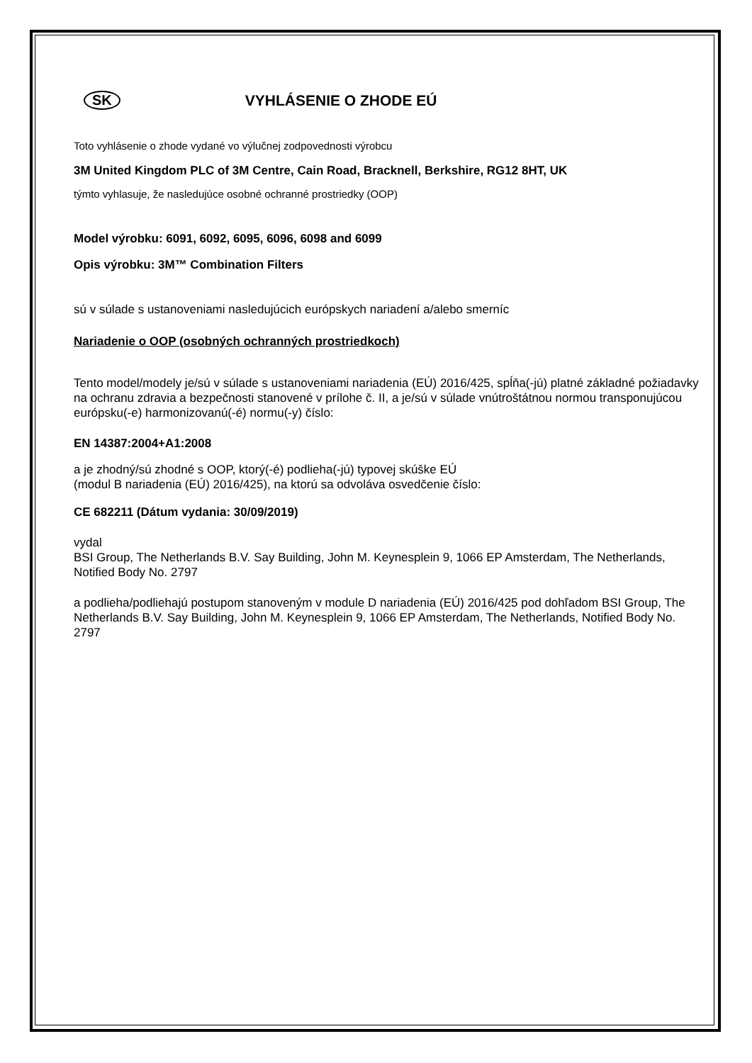SK VYHLÁSENIE O ZHODE EÚ
Toto vyhlásenie o zhode vydané vo výlučnej zodpovednosti výrobcu
3M United Kingdom PLC of 3M Centre, Cain Road, Bracknell, Berkshire, RG12 8HT, UK
týmto vyhlasuje, že nasledujúce osobné ochranné prostriedky (OOP)
Model výrobku: 6091, 6092, 6095, 6096, 6098 and 6099
Opis výrobku: 3M™ Combination Filters
sú v súlade s ustanoveniami nasledujúcich európskych nariadení a/alebo smerníc
Nariadenie o OOP (osobných ochranných prostriedkoch)
Tento model/modely je/sú v súlade s ustanoveniami nariadenia (EÚ) 2016/425, spĺňa(-jú) platné základné požiadavky na ochranu zdravia a bezpečnosti stanovené v prílohe č. II, a je/sú v súlade vnútroštátnou normou transponujúcou európsku(-e) harmonizovanú(-é) normu(-y) číslo:
EN 14387:2004+A1:2008
a je zhodný/sú zhodné s OOP, ktorý(-é) podlieha(-jú) typovej skúške EÚ
(modul B nariadenia (EÚ) 2016/425), na ktorú sa odvoláva osvedčenie číslo:
CE 682211 (Dátum vydania: 30/09/2019)
vydal
BSI Group, The Netherlands B.V. Say Building, John M. Keynesplein 9, 1066 EP Amsterdam, The Netherlands, Notified Body No. 2797
a podlieha/podliehajú postupom stanoveným v module D nariadenia (EÚ) 2016/425 pod dohľadom BSI Group, The Netherlands B.V. Say Building, John M. Keynesplein 9, 1066 EP Amsterdam, The Netherlands, Notified Body No. 2797